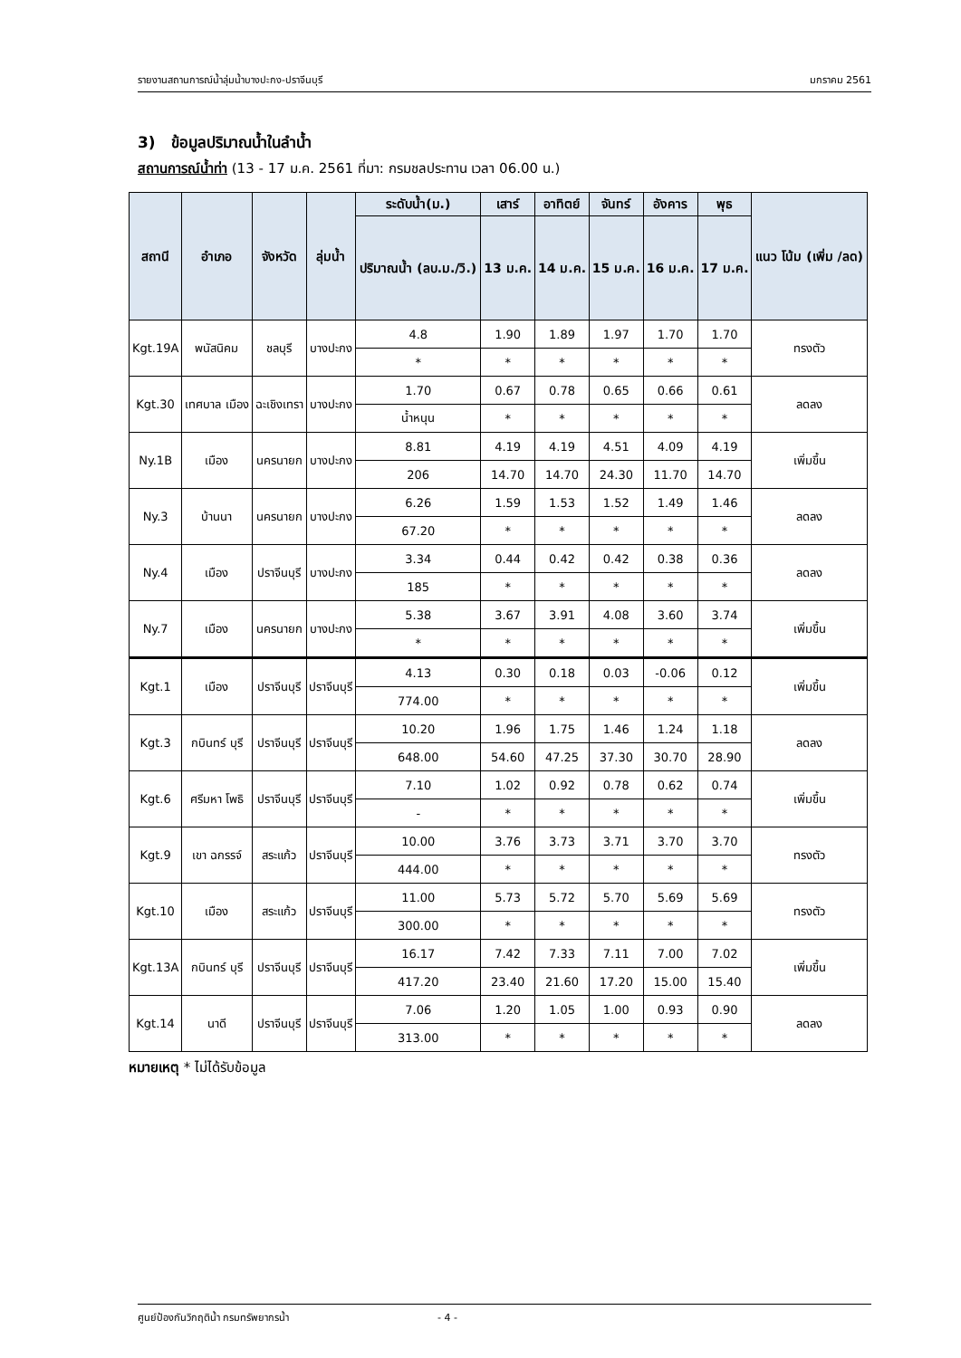รายงานสถานการณ์น้ำลุ่มน้ำบางปะกง-ปราจีนบุรี มกราคม 2561
3) ข้อมูลปริมาณน้ำในลำน้ำ
สถานการณ์น้ำท่า (13 - 17 ม.ค. 2561 ที่มา: กรมชลประทาน เวลา 06.00 น.)
| สถานี | อำเภอ | จังหวัด | ลุ่มน้ำ | ระดับน้ำ(ม.) | เสาร์ | อาทิตย์ | จันทร์ | อังคาร | พุธ | แนว โน้ม (เพิ่ม /ลด) |
| --- | --- | --- | --- | --- | --- | --- | --- | --- | --- | --- |
| | | | | ปริมาณน้ำ (ลบ.ม./วิ.) | 13 ม.ค. | 14 ม.ค. | 15 ม.ค. | 16 ม.ค. | 17 ม.ค. | |
| Kgt.19A | พนัสนิคม | ชลบุรี | บางปะกง | 4.8 | 1.90 | 1.89 | 1.97 | 1.70 | 1.70 | ทรงตัว |
| | | | | * | * | * | * | * | * | |
| Kgt.30 | เทศบาล เมือง | ฉะเชิงเทรา | บางปะกง | 1.70 | 0.67 | 0.78 | 0.65 | 0.66 | 0.61 | ลดลง |
| | | | | น้ำหนุน | * | * | * | * | * | |
| Ny.1B | เมือง | นครนายก | บางปะกง | 8.81 | 4.19 | 4.19 | 4.51 | 4.09 | 4.19 | เพิ่มขึ้น |
| | | | | 206 | 14.70 | 14.70 | 24.30 | 11.70 | 14.70 | |
| Ny.3 | บ้านนา | นครนายก | บางปะกง | 6.26 | 1.59 | 1.53 | 1.52 | 1.49 | 1.46 | ลดลง |
| | | | | 67.20 | * | * | * | * | * | |
| Ny.4 | เมือง | ปราจีนบุรี | บางปะกง | 3.34 | 0.44 | 0.42 | 0.42 | 0.38 | 0.36 | ลดลง |
| | | | | 185 | * | * | * | * | * | |
| Ny.7 | เมือง | นครนายก | บางปะกง | 5.38 | 3.67 | 3.91 | 4.08 | 3.60 | 3.74 | เพิ่มขึ้น |
| | | | | * | * | * | * | * | * | |
| Kgt.1 | เมือง | ปราจีนบุรี | ปราจีนบุรี | 4.13 | 0.30 | 0.18 | 0.03 | -0.06 | 0.12 | เพิ่มขึ้น |
| | | | | 774.00 | * | * | * | * | * | |
| Kgt.3 | กบินทร์ บุรี | ปราจีนบุรี | ปราจีนบุรี | 10.20 | 1.96 | 1.75 | 1.46 | 1.24 | 1.18 | ลดลง |
| | | | | 648.00 | 54.60 | 47.25 | 37.30 | 30.70 | 28.90 | |
| Kgt.6 | ศรีมหา โพธิ | ปราจีนบุรี | ปราจีนบุรี | 7.10 | 1.02 | 0.92 | 0.78 | 0.62 | 0.74 | เพิ่มขึ้น |
| | | | | - | * | * | * | * | * | |
| Kgt.9 | เขา ฉกรรจ์ | สระแก้ว | ปราจีนบุรี | 10.00 | 3.76 | 3.73 | 3.71 | 3.70 | 3.70 | ทรงตัว |
| | | | | 444.00 | * | * | * | * | * | |
| Kgt.10 | เมือง | สระแก้ว | ปราจีนบุรี | 11.00 | 5.73 | 5.72 | 5.70 | 5.69 | 5.69 | ทรงตัว |
| | | | | 300.00 | * | * | * | * | * | |
| Kgt.13A | กบินทร์ บุรี | ปราจีนบุรี | ปราจีนบุรี | 16.17 | 7.42 | 7.33 | 7.11 | 7.00 | 7.02 | เพิ่มขึ้น |
| | | | | 417.20 | 23.40 | 21.60 | 17.20 | 15.00 | 15.40 | |
| Kgt.14 | นาดี | ปราจีนบุรี | ปราจีนบุรี | 7.06 | 1.20 | 1.05 | 1.00 | 0.93 | 0.90 | ลดลง |
| | | | | 313.00 | * | * | * | * | * | |
หมายเหตุ * ไม่ได้รับข้อมูล
ศูนย์ป้องกันวิกฤติน้ำ กรมทรัพยากรน้ำ - 4 -